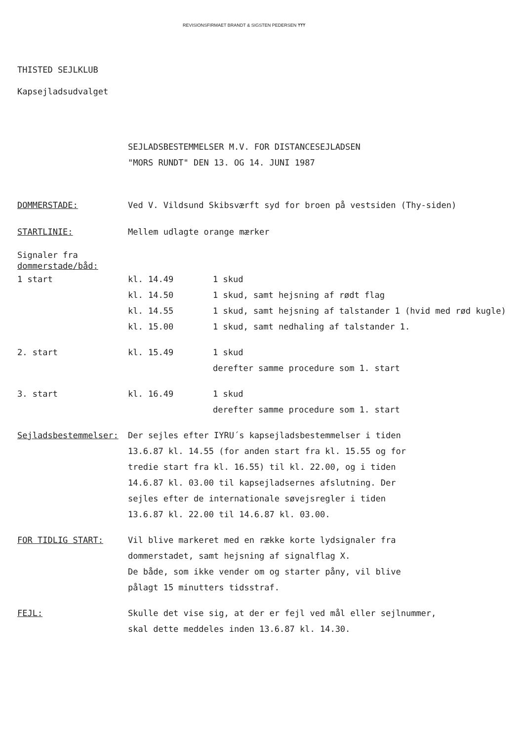REVISIONSFIRMAET BRANDT & SIGSTEN PEDERSEN ᛉᛉᛉ
THISTED SEJLKLUB
Kapsejladsudvalget
SEJLADSBESTEMMELSER M.V. FOR DISTANCESEJLADSEN
"MORS RUNDT" DEN 13. OG 14. JUNI 1987
| DOMMERSTADE: | Ved V. Vildsund Skibsværft syd for broen på vestsiden (Thy-siden) | |
| STARTLINIE: | Mellem udlagte orange mærker | |
| Signaler fra dommerstade/båd: | | |
| 1 start | kl. 14.49 | 1 skud |
| | kl. 14.50 | 1 skud, samt hejsning af rødt flag |
| | kl. 14.55 | 1 skud, samt hejsning af talstander 1 (hvid med rød kugle) |
| | kl. 15.00 | 1 skud, samt nedhaling af talstander 1. |
| 2. start | kl. 15.49 | 1 skud |
| | | derefter samme procedure som 1. start |
| 3. start | kl. 16.49 | 1 skud |
| | | derefter samme procedure som 1. start |
| Sejladsbestemmelser: | Der sejles efter IYRU´s kapsejladsbestemmelser i tiden 13.6.87 kl. 14.55 (for anden start fra kl. 15.55 og for tredie start fra kl. 16.55) til kl. 22.00, og i tiden 14.6.87 kl. 03.00 til kapsejladsernes afslutning. Der sejles efter de internationale søvejsregler i tiden 13.6.87 kl. 22.00 til 14.6.87 kl. 03.00. | |
| FOR TIDLIG START: | Vil blive markeret med en række korte lydsignaler fra dommerstadet, samt hejsning af signalflag X. De både, som ikke vender om og starter påny, vil blive pålagt 15 minutters tidsstraf. | |
| FEJL: | Skulle det vise sig, at der er fejl ved mål eller sejlnummer, skal dette meddeles inden 13.6.87 kl. 14.30. | |